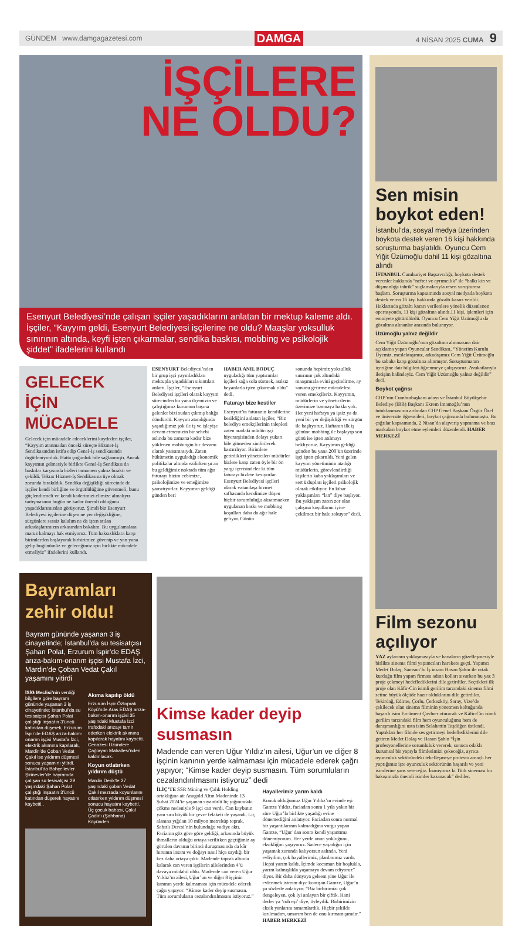GÜNDEM www.damgagazetesi.com DAMGA 4 NİSAN 2025 CUMA 9
İŞÇİLERE
NE OLDU?
Esenyurt Belediyesi’nde çalışan işçiler yaşadıklarını anlatan bir mektup kaleme aldı. İşçiler, “Kayyım geldi, Esenyurt Belediyesi işçilerine ne oldu? Maaşlar yoksulluk sınırının altında, keyfi işten çıkarmalar, sendika baskısı, mobbing ve psikolojik şiddet” ifadelerini kullandı
GELECEK İÇİN MÜCADELE
Gelecek için mücadele edeceklerini kaydeden işçiler, “Kayyım atanmadan önceki süreçte Hizmet-İş Sendikasından istifa edip Genel-İş sendikasında örgütleniyorduk. Hatta çoğunluk bile sağlanmıştı. Ancak kayyımın gelmesiyle birlikte Genel-İş Sendikası da baskılar karşısında bizleri tamamen yalnız bıraktı ve çekildi. Tekrar Hizmet-İş Sendikasına üye olmak zorunda bırakıldık. Sendika değişikliği sürecinde de işçiler kendi birliğine ve örgütlülüğüne güvenmeli, bunu güçlendirmeli ve kendi kaderimizi elimize almalıyız tartışmasının bugün ne kadar önemli olduğunu yaşadıklarımızdan görüyoruz. Şimdi biz Esenyurt Belediyesi işçilerine düşen ne yer değişikliğine, sürgünlere sessiz kalalım ne de işten atılan arkadaşlarımızın arkasından bakalım. Bu uygulamalara maruz kalmayı hak etmiyoruz. Tüm haksızlıklara karşı birimlerden başlayarak birbirimize güvenip ve yan yana gelip bugünümüz ve geleceğimiz için birlikte mücadele etmeliyiz” ifadelerini kullandı.
ESENYURT Belediyesi’nden bir grup işçi yayınladıkları mektupla yaşadıkları sıkıntıları anlattı. İşçiler, “Esenyurt Belediyesi işçileri olarak kayyım sürecinden bu yana ilçemizin ve çalıştığımız kurumun başına gelenler bizi sudan çıkmış balığa döndürdü. Kayyım atandığında yaşadığımız şok ile iş ve işleyişe devam etmemizin bir sebebi aslında bu zamana kadar bize yüklenen mobbingin bir devamı olarak yansımasıydı. Zaten hükümetin uyguladığı ekonomik politikalar altında ezilirken şu an bu geldiğimiz noktada tüm ağır faturayı bizim cebimize, psikolojimize ve emeğimize yansıtıyorlar. Kayyımın geldiği günden beri
HABER ANIL BODUÇ
uyguladığı tüm yaptırımlar işçileri sağa sola sürmek, asılsız beyanlarla işten çıkarmak oldu” dedi.
Faturayı bize kestiler
Esenyurt’ta faturanın kendilerine kesildiğini anlatan işçiler, “Biz belediye emekçilerinin talepleri zaten aradaki müdür-işçi hiyerarşisinden dolayı yukarı bile gitmeden sindirilerek bastırılıyor. Birimlere getirdikleri yöneticiler/ müdürler bizlere karşı zaten öyle bir ön yargı içerisindeler ki tüm faturayı bizlere kesiyorlar. Esenyurt Belediyesi işçileri olarak vatandaşa hizmet safhasında kendimize düşen hiçbir sorumluluğu aksatmazken uygulanan baskı ve mobbing koşulları daha da ağır hale geliyor. Günün
sonunda hepimiz yoksulluk sınırının çok altındaki maaşımızla evini geçindirme, ay sonunu getirme mücadelesi veren emekçileriz. Kayyımın, müdürlerin ve yöneticilerin üzerimize basmaya hakkı yok. Her yeni haftaya ya işsiz ya da yeni bir yer değişikliği ve sürgün ile başlıyoruz. Haftanın ilk iş gününe mobbing ile başlayıp son günü ise işten atılmayı bekliyoruz. Kayyımın geldiği günden bu yana 200’ün üzerinde işçi işten çıkartıldı. Yeni gelen kayyım yönetiminin atadığı müdürlerin, görevlendirdiği kişilerin kaba yaklaşımları ve sert üslupları işçileri psikolojik olarak etkiliyor. En kibar yaklaşımları “lan” diye başlıyor. Bu yaklaşım zaten zor olan çalışma koşullarını iyice çekilmez bir hale sokuyor” dedi.
Bayramları zehir oldu!
Bayram gününde yaşanan 3 iş cinayetinde; İstanbul’da su tesisatçısı Şahan Polat, Erzurum İspir’de EDAŞ arıza-bakım-onarım işçisi Mustafa İzci, Mardin’de Çoban Vedat Çakıl yaşamını yitirdi
İSİG Meclisi’nin verdiği bilgilere göre bayram gününde yaşanan 3 iş cinayetinde; İstanbul’da su tesisatçısı Şahan Polat çalıştığı inşaatın 3’üncü katından düşerek, Erzurum İspir’de EDAŞ arıza-bakım-onarım işçisi Mustafa İzci, elektrik akımına kapılarak, Mardin’de Çoban Vedat Çakıl ise yıldırım düşmesi sonucu yaşamını yitirdi. İstanbul’da Bahçelievler Şirinevler’de bayramda çalışan su tesisatçısı 29 yaşındaki Şahan Polat çalıştığı inşaatın 3’üncü katından düşerek hayatını kaybetti..
Akıma kapılıp öldü
Erzurum İspir Öztoprak Köyü’nde Aras EDAŞ arıza-bakım-onarım işçisi 35 yaşındaki Mustafa İzci trafodaki arızayı tamir ederken elektrik akımına kapılarak hayatını kaybetti. Cenazesi Uzundere Çağlayan Mahallesi’nden kaldırılacak.
Koyun otlatırken yıldırım düştü
Mardin Derik’te 27 yaşındaki çoban Vedat Çakıl mezrada koyunlarını otlatırken yıldırım düşmesi sonucu hayatını kaybetti. Üç çocuk babası, Çakıl Çadırlı (Şahbana) Köyünden.
Kimse kader deyip susmasın
Madende can veren Uğur Yıldız’ın ailesi, Uğur’un ve diğer 8 işçinin kanının yerde kalmaması için mücadele ederek çağrı yapıyor; “Kimse kader deyip susmasın. Tüm sorumluların cezalandırılmasını istiyoruz” dedi
İLİÇ’TE SSR Mining ve Çalık Holding ortaklığına ait Anagold Altın Madeninde 13 Şubat 2024’te yaşanan siyanürlü liç yığınındaki çökme nedeniyle 9 işçi can verdi. Can kaybının yanı sıra büyük bir çevre felaketi de yaşandı. Liç alanına yığılan 10 milyon metreküp toprak, Sabırlı Deresi’nin bulunduğu vadiye aktı. Facianın göz göre göre geldiği, arkasında büyük ihmallerin olduğu ortaya serilirken geçtiğimiz ay görülen davanın birinci duruşmasında da kâr hırsının insanı ve doğayı nasıl hiçe saydığı bir kez daha ortaya çıktı. Madende toprak altında kalarak can veren işçilerin ailelerinden 4’ü davaya müdahil oldu. Madende can veren Uğur Yıldız’ın ailesi, Uğur’un ve diğer 8 işçinin kanının yerde kalmaması için mücadele ederek çağrı yapıyor: “Kimse kader deyip susmasın. Tüm sorumluların cezalandırılmasını istiyoruz.”
Hayallerimiz yarım kaldı
Konuk olduğumuz Uğur Yıldız’ın evinde eşi Gamze Yıldız, faciadan sonra 1 yıla yakın bir süre Uğur’la birlikte yaşadığı evine dönemediğini anlatıyor. Faciadan sonra normal bir yaşantılarının kalmadığına vurgu yapan Gamze, “Uğur’dan sonra kendi yaşantıma dönemiyorum. Her yerde onun yokluğunu, eksikliğini yaşıyoruz. Sadece yaşadığın için yaşamak zorunda kalıyorsun aslında. Yeni evliydim, çok hayallerimiz, planlarımız vardı. Hepsi yarım kaldı. İçimde kocaman bir boşlukla, yarım kalmışlıkla yaşamaya devam ediyoruz” diyor. Bir daha dünyaya gelsem yine Uğur ile evlenmek isterim diye konuşan Gamze, Uğur’u şu sözlerle anlatıyor: “Biz birbirimizi çok dengeleyen, çok iyi anlayan bir çiftik. Hani derler ya ‘ruh eşi’ diye, öyleydik. Birbirimizin eksik yanlarını tamamlardık. Hiçbir şekilde kırılmadım, umarım ben de onu kırmamışımdır.” HABER MERKEZİ
Sen misin boykot eden!
İstanbul'da, sosyal medya üzerinden boykota destek veren 16 kişi hakkında soruşturma başlatıldı. Oyuncu Cem Yiğit Üzümoğlu dahil 11 kişi gözaltına alındı
İSTANBUL Cumhuriyet Başsavcılığı, boykota destek verenler hakkında “nefret ve ayrımcılık” ile “halkı kin ve düşmanlığa tahrik” suçlamalarıyla resen soruşturma başlattı. Soruşturma kapsamında sosyal medyada boykota destek veren 16 kişi hakkında gözaltı kararı verildi. Haklarında gözaltı kararı verilenlere yönelik düzenlenen operasyonda, 11 kişi gözaltına alındı.11 kişi, işlemleri için emniyete götürülürdü. Oyuncu Cem Yiğit Üzümoğlu da gözaltına alınanlar arasında bulunuyor.
Üzümoğlu yalnız değildir
Cem Yiğit Üzümoğlu’nun gözaltına alınmasına dair açıklama yapan Oyuncular Sendikası, “Yönetim Kurulu Üyemiz, meslektaşımız, arkadaşımız Cem Yiğit Üzümoğlu bu sabaha karşı gözaltına alınmıştır. Soruşturmanın içeriğine dair bilgileri öğrenmeye çalışıyoruz. Avukatlarıyla iletişim halindeyiz. Cem Yiğit Üzümoğlu yalnız değildir” dedi.
Boykot çağrısı
CHP’nin Cumhurbaşkanı adayı ve İstanbul Büyükşehir Belediye (İBB) Başkanı Ekrem İmamoğlu’nun tutuklanmasının ardından CHP Genel Başkanı Özgür Özel ve üniversite öğrencileri, boykot çağrısında bulunmuştu. Bu çağrılar kapsamında, 2 Nisan’da alışveriş yapmama ve bazı markaları boykot etme eylemleri düzenlendi. HABER MERKEZİ
Film sezonu açılıyor
YAZ aylarının yaklaşmasıyla ve havaların güzelleşmesiyle birlikte sinema filmi yapımcıları harekete geçti. Yapımcı Medet Dolaş, Samsun’lu İş insanı Hasan Şahin ile ortak kurduğu film yapım firması adına kolları sıvarken bu yaz 3 proje çekmeyi hedeflediklerini dile getirdiler. Seçtikleri ilk proje olan Kâfir-Cin isimli gerilim tarzındaki sinema filmi setine büyük ölçüde hazır olduklarını dile getirdiler. Tekirdağ, Edirne, Çorlu, Çerkezköy, Saray, Vize’de çekilecek olan sinema filminin yönetmen koltuğunda başarılı isim Ercüment Çavluer oturacak ve Kâfir-Cin isimli gerilim tarzındaki film hem oyunculuğunu hem de danışmanlığını usta isim Selahattin Taşdöğen üstlendi. Yaptıkları her filmde ses getirmeyi hedeflediklerini dile getiren Medet Dolaş ve Hasan Şahin “İşin profesyonellerine sorumluluk vererek, sonuca odaklı kurumsal bir yapıyla filmlerimizi çekeceğiz, ayrıca oyunculuk sektöründeki tekelleşmeye protesto amaçlı her yaptığımız işte oyunculuk sektörünün başarılı ve yeni isimlerine şans vereceğiz. İnanıyoruz ki Türk sineması bu bakışımızla önemli isimler kazanacak” dediler.